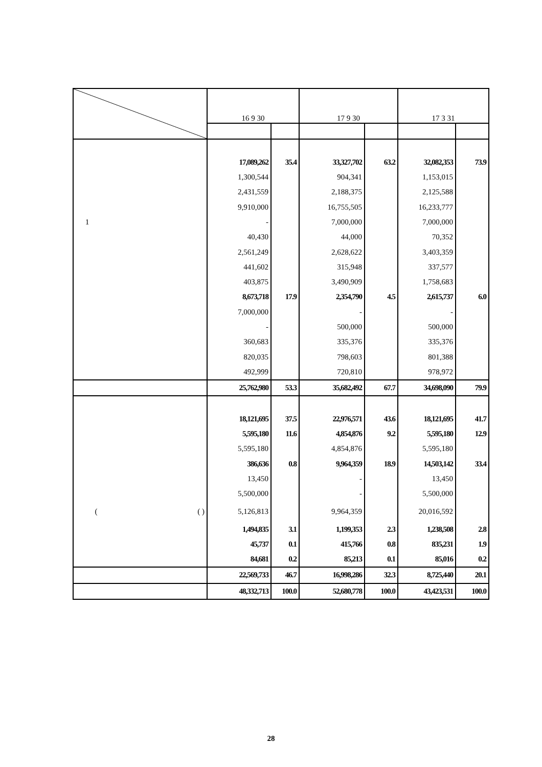| | 16 9 30 | | 17 9 30 | | 17 3 31 | |
| | 17,089,262 | 35.4 | 33,327,702 | 63.2 | 32,082,353 | 73.9 |
| | 1,300,544 | | 904,341 | | 1,153,015 | |
| | 2,431,559 | | 2,188,375 | | 2,125,588 | |
| | 9,910,000 | | 16,755,505 | | 16,233,777 | |
| 1 | - | | 7,000,000 | | 7,000,000 | |
| | 40,430 | | 44,000 | | 70,352 | |
| | 2,561,249 | | 2,628,622 | | 3,403,359 | |
| | 441,602 | | 315,948 | | 337,577 | |
| | 403,875 | | 3,490,909 | | 1,758,683 | |
| | 8,673,718 | 17.9 | 2,354,790 | 4.5 | 2,615,737 | 6.0 |
| | 7,000,000 | | - | | - | |
| | - | | 500,000 | | 500,000 | |
| | 360,683 | | 335,376 | | 335,376 | |
| | 820,035 | | 798,603 | | 801,388 | |
| | 492,999 | | 720,810 | | 978,972 | |
| | 25,762,980 | 53.3 | 35,682,492 | 67.7 | 34,698,090 | 79.9 |
| | 18,121,695 | 37.5 | 22,976,571 | 43.6 | 18,121,695 | 41.7 |
| | 5,595,180 | 11.6 | 4,854,876 | 9.2 | 5,595,180 | 12.9 |
| | 5,595,180 | | 4,854,876 | | 5,595,180 | |
| | 386,636 | 0.8 | 9,964,359 | 18.9 | 14,503,142 | 33.4 |
| | 13,450 | | - | | 13,450 | |
| | 5,500,000 | | - | | 5,500,000 | |
| ( ( ) | 5,126,813 | | 9,964,359 | | 20,016,592 | |
| | 1,494,835 | 3.1 | 1,199,353 | 2.3 | 1,238,508 | 2.8 |
| | 45,737 | 0.1 | 415,766 | 0.8 | 835,231 | 1.9 |
| | 84,681 | 0.2 | 85,213 | 0.1 | 85,016 | 0.2 |
| | 22,569,733 | 46.7 | 16,998,286 | 32.3 | 8,725,440 | 20.1 |
| | 48,332,713 | 100.0 | 52,680,778 | 100.0 | 43,423,531 | 100.0 |
28